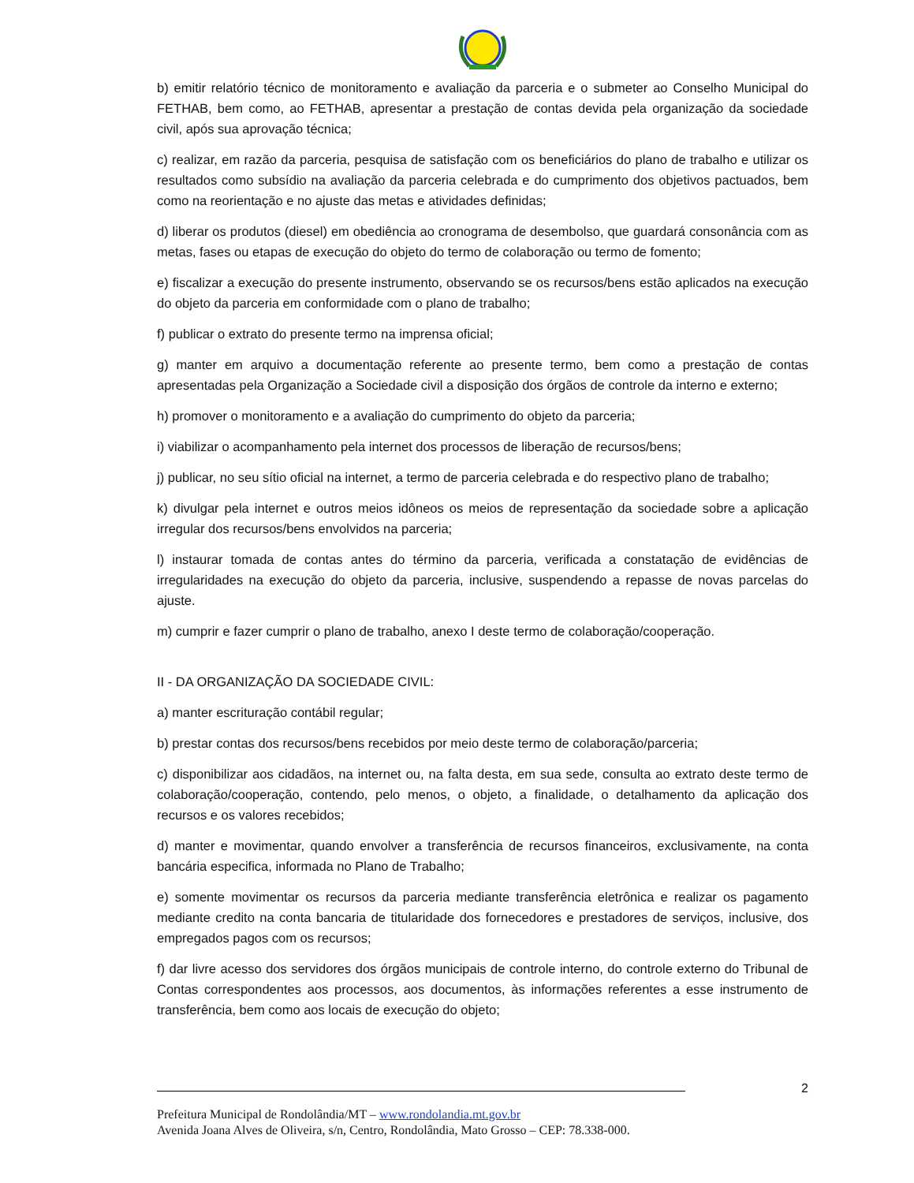b) emitir relatório técnico de monitoramento e avaliação da parceria e o submeter ao Conselho Municipal do FETHAB, bem como, ao FETHAB, apresentar a prestação de contas devida pela organização da sociedade civil, após sua aprovação técnica;
c) realizar, em razão da parceria, pesquisa de satisfação com os beneficiários do plano de trabalho e utilizar os resultados como subsídio na avaliação da parceria celebrada e do cumprimento dos objetivos pactuados, bem como na reorientação e no ajuste das metas e atividades definidas;
d) liberar os produtos (diesel) em obediência ao cronograma de desembolso, que guardará consonância com as metas, fases ou etapas de execução do objeto do termo de colaboração ou termo de fomento;
e) fiscalizar a execução do presente instrumento, observando se os recursos/bens estão aplicados na execução do objeto da parceria em conformidade com o plano de trabalho;
f) publicar o extrato do presente termo na imprensa oficial;
g) manter em arquivo a documentação referente ao presente termo, bem como a prestação de contas apresentadas pela Organização a Sociedade civil a disposição dos órgãos de controle da interno e externo;
h) promover o monitoramento e a avaliação do cumprimento do objeto da parceria;
i) viabilizar o acompanhamento pela internet dos processos de liberação de recursos/bens;
j) publicar, no seu sítio oficial na internet, a termo de parceria celebrada e do respectivo plano de trabalho;
k) divulgar pela internet e outros meios idôneos os meios de representação da sociedade sobre a aplicação irregular dos recursos/bens envolvidos na parceria;
l) instaurar tomada de contas antes do término da parceria, verificada a constatação de evidências de irregularidades na execução do objeto da parceria, inclusive, suspendendo a repasse de novas parcelas do ajuste.
m) cumprir e fazer cumprir o plano de trabalho, anexo I deste termo de colaboração/cooperação.
II - DA ORGANIZAÇÃO DA SOCIEDADE CIVIL:
a) manter escrituração contábil regular;
b) prestar contas dos recursos/bens recebidos por meio deste termo de colaboração/parceria;
c) disponibilizar aos cidadãos, na internet ou, na falta desta, em sua sede, consulta ao extrato deste termo de colaboração/cooperação, contendo, pelo menos, o objeto, a finalidade, o detalhamento da aplicação dos recursos e os valores recebidos;
d) manter e movimentar, quando envolver a transferência de recursos financeiros, exclusivamente, na conta bancária especifica, informada no Plano de Trabalho;
e) somente movimentar os recursos da parceria mediante transferência eletrônica e realizar os pagamento mediante credito na conta bancaria de titularidade dos fornecedores e prestadores de serviços, inclusive, dos empregados pagos com os recursos;
f) dar livre acesso dos servidores dos órgãos municipais de controle interno, do controle externo do Tribunal de Contas correspondentes aos processos, aos documentos, às informações referentes a esse instrumento de transferência, bem como aos locais de execução do objeto;
2
Prefeitura Municipal de Rondolândia/MT – www.rondolandia.mt.gov.br
Avenida Joana Alves de Oliveira, s/n, Centro, Rondolândia, Mato Grosso – CEP: 78.338-000.